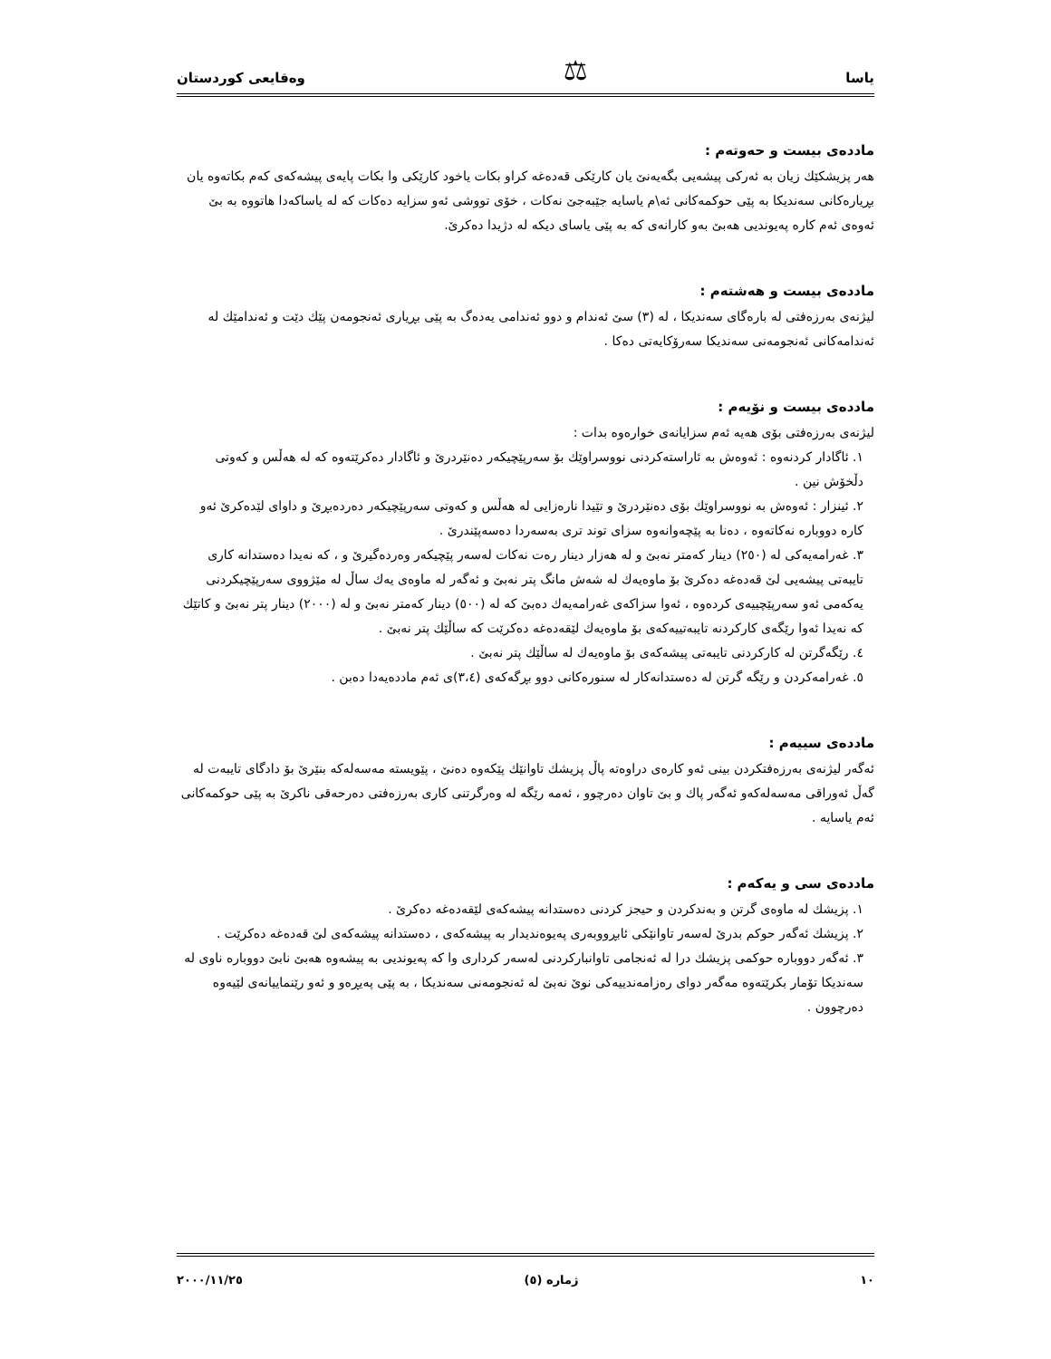یاسا ⚖ وەقایعی کوردستان
ماددەی بیست و حەوتەم :
هەر پزیشکێك زیان بە ئەرکی پیشەیی بگەیەنێ یان کارێکی قەدەغە کراو بکات یاخود کارێکی وا بکات پایەی پیشەکەی کەم بکاتەوە یان بڕیارەکانی سەندیکا بە پێی حوکمەکانی ئە\م یاسایە جێبەجێ نەکات ، خۆی تووشی ئەو سزایە دەکات کە لە یاساکەدا هاتووە بە بێ ئەوەی ئەم کارە پەیوندیی هەبێ بەو کارانەی کە بە پێی یاسای دیکە لە دژیدا دەکرێ.
ماددەی بیست و هەشتەم :
لیژنەی بەرزەفتی لە بارەگای سەندیکا ، لە (٣) سێ ئەندام و دوو ئەندامی یەدەگ بە پێی بڕیاری ئەنجومەن پێك دێت و ئەندامێك لە ئەندامەکانی ئەنجومەنی سەندیکا سەرۆکایەتی دەکا .
ماددەی بیست و نۆیەم :
لیژنەی بەرزەفتی بۆی هەیە ئەم سزایانەی خوارەوە بدات :
١. ئاگادار کردنەوە : ئەوەش بە ئاراستەکردنی نووسراوێك بۆ سەرپێچیکەر دەنێردرێ و ئاگادار دەکرێتەوە کە لە هەڵس و کەوتی دڵخۆش نین .
٢. ئینزار : ئەوەش بە نووسراوێك بۆی دەنێردرێ و تێیدا نارەزایی لە هەڵس و کەوتی سەرپێچیکەر دەردەبڕێ و داوای لێدەکرێ ئەو کارە دووبارە نەکاتەوە ، دەنا بە پێچەوانەوە سزای توند تری بەسەردا دەسەپێندرێ .
٣. غەرامەیەکی لە (٢٥٠) دینار کەمتر نەبێ و لە هەزار دینار رەت نەکات لەسەر پێچیکەر وەردەگیرێ و ، کە نەیدا دەستدانە کاری تایبەتی پیشەیی لێ قەدەغە دەکرێ بۆ ماوەیەك لە شەش مانگ پتر نەبێ و ئەگەر لە ماوەی یەك ساڵ لە مێژووی سەرپێچیکردنی یەکەمی ئەو سەرپێچییەی کردەوە ، ئەوا سزاکەی غەرامەیەك دەبێ کە لە (٥٠٠) دینار کەمتر نەبێ و لە (٢٠٠٠) دینار پتر نەبێ و کاتێك کە نەیدا ئەوا رێگەی کارکردنە تایبەتییەکەی بۆ ماوەیەك لێقەدەغە دەکرێت کە ساڵێك پتر نەبێ .
٤. رێگەگرتن لە کارکردنی تایبەتی پیشەکەی بۆ ماوەیەك لە ساڵێك پتر نەبێ .
٥. غەرامەکردن و رێگە گرتن لە دەستدانەکار لە سنورەکانی دوو بڕگەکەی (٣،٤)ی ئەم ماددەیەدا دەبن .
ماددەی سییەم :
ئەگەر لیژنەی بەرزەفتکردن بینی ئەو کارەی دراوەتە پاڵ پزیشك تاوانێك پێکەوە دەنێ ، پێویستە مەسەلەکە بنێرێ بۆ دادگای تایبەت لە گەڵ ئەوراقی مەسەلەکەو ئەگەر پاك و بێ تاوان دەرچوو ، ئەمە رێگە لە وەرگرتنی کاری بەرزەفتی دەرحەقی ناکرێ بە پێی حوکمەکانی ئەم یاسایە .
ماددەی سی و یەکەم :
١. پزیشك لە ماوەی گرتن و بەندکردن و حیجز کردنی دەستدانە پیشەکەی لێقەدەغە دەکرێ .
٢. پزیشك ئەگەر حوکم بدرێ لەسەر تاوانێکی ئابڕووبەری پەیوەندیدار بە پیشەکەی ، دەستدانە پیشەکەی لێ قەدەغە دەکرێت .
٣. ئەگەر دووبارە حوکمی پزیشك درا لە ئەنجامی تاوانبارکردنی لەسەر کرداری وا کە پەیوندیی بە پیشەوە هەبێ نابێ دووبارە ناوی لە سەندیکا تۆمار بکرێتەوە مەگەر دوای رەزامەندییەکی نوێ نەبێ لە ئەنجومەنی سەندیکا ، بە پێی پەیڕەو و ئەو رێنماییانەی لێیەوە دەرچوون .
١٠ ژمارە (٥) ٢٠٠٠/١١/٢٥